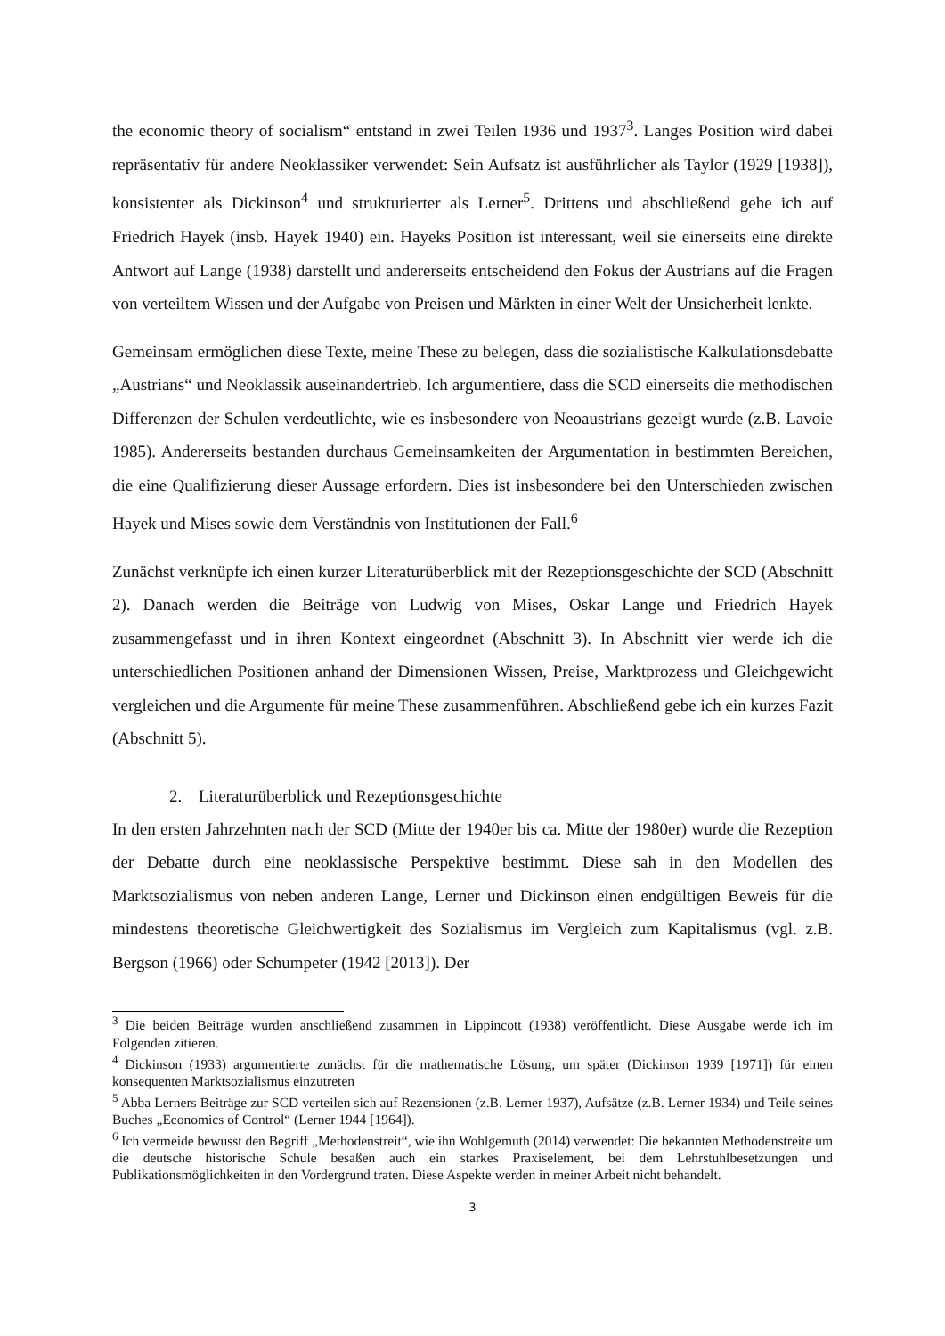the economic theory of socialism“ entstand in zwei Teilen 1936 und 1937<sup>3</sup>. Langes Position wird dabei repräsentativ für andere Neoklassiker verwendet: Sein Aufsatz ist ausführlicher als Taylor (1929 [1938]), konsistenter als Dickinson<sup>4</sup> und strukturierter als Lerner<sup>5</sup>. Drittens und abschließend gehe ich auf Friedrich Hayek (insb. Hayek 1940) ein. Hayeks Position ist interessant, weil sie einerseits eine direkte Antwort auf Lange (1938) darstellt und andererseits entscheidend den Fokus der Austrians auf die Fragen von verteiltem Wissen und der Aufgabe von Preisen und Märkten in einer Welt der Unsicherheit lenkte.
Gemeinsam ermöglichen diese Texte, meine These zu belegen, dass die sozialistische Kalkulationsdebatte „Austrians“ und Neoklassik auseinandertrieb. Ich argumentiere, dass die SCD einerseits die methodischen Differenzen der Schulen verdeutlichte, wie es insbesondere von Neoaustrians gezeigt wurde (z.B. Lavoie 1985). Andererseits bestanden durchaus Gemeinsamkeiten der Argumentation in bestimmten Bereichen, die eine Qualifizierung dieser Aussage erfordern. Dies ist insbesondere bei den Unterschieden zwischen Hayek und Mises sowie dem Verständnis von Institutionen der Fall.<sup>6</sup>
Zunächst verknüpfe ich einen kurzer Literaturüberblick mit der Rezeptionsgeschichte der SCD (Abschnitt 2). Danach werden die Beiträge von Ludwig von Mises, Oskar Lange und Friedrich Hayek zusammengefasst und in ihren Kontext eingeordnet (Abschnitt 3). In Abschnitt vier werde ich die unterschiedlichen Positionen anhand der Dimensionen Wissen, Preise, Marktprozess und Gleichgewicht vergleichen und die Argumente für meine These zusammenführen. Abschließend gebe ich ein kurzes Fazit (Abschnitt 5).
2. Literaturüberblick und Rezeptionsgeschichte
In den ersten Jahrzehnten nach der SCD (Mitte der 1940er bis ca. Mitte der 1980er) wurde die Rezeption der Debatte durch eine neoklassische Perspektive bestimmt. Diese sah in den Modellen des Marktsozialismus von neben anderen Lange, Lerner und Dickinson einen endgültigen Beweis für die mindestens theoretische Gleichwertigkeit des Sozialismus im Vergleich zum Kapitalismus (vgl. z.B. Bergson (1966) oder Schumpeter (1942 [2013]). Der
<sup>3</sup> Die beiden Beiträge wurden anschließend zusammen in Lippincott (1938) veröffentlicht. Diese Ausgabe werde ich im Folgenden zitieren.
<sup>4</sup> Dickinson (1933) argumentierte zunächst für die mathematische Lösung, um später (Dickinson 1939 [1971]) für einen konsequenten Marktsozialismus einzutreten
<sup>5</sup> Abba Lerners Beiträge zur SCD verteilen sich auf Rezensionen (z.B. Lerner 1937), Aufsätze (z.B. Lerner 1934) und Teile seines Buches „Economics of Control“ (Lerner 1944 [1964]).
<sup>6</sup> Ich vermeide bewusst den Begriff „Methodenstreit“, wie ihn Wohlgemuth (2014) verwendet: Die bekannten Methodenstreite um die deutsche historische Schule besaßen auch ein starkes Praxiselement, bei dem Lehrstuhlbesetzungen und Publikationsmöglichkeiten in den Vordergrund traten. Diese Aspekte werden in meiner Arbeit nicht behandelt.
3